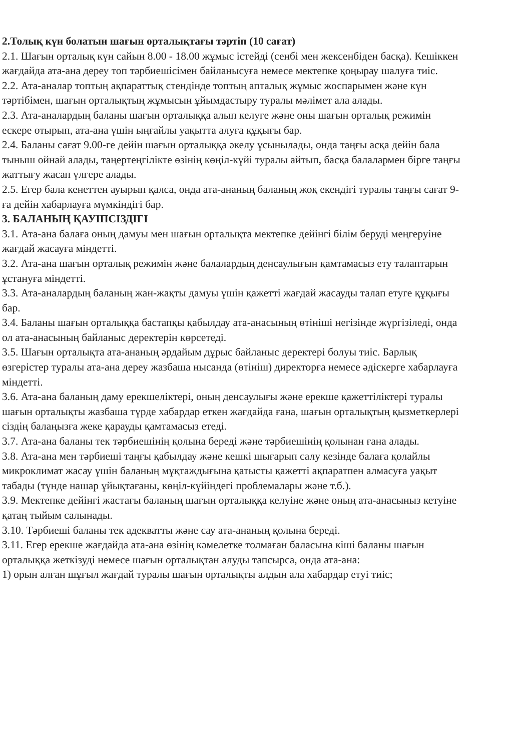2.Толық күн болатын шағын орталықтағы тәртіп (10 сағат)
2.1. Шағын орталық күн сайын 8.00 - 18.00 жұмыс істейді (сенбі мен жексенбіден басқа). Кешіккен жағдайда ата-ана дереу топ тәрбиешісімен байланысуға немесе мектепке қоңырау шалуға тиіс.
2.2. Ата-аналар топтың ақпараттық стендінде топтың апталық жұмыс жоспарымен және күн тәртібімен, шағын орталықтың жұмысын ұйымдастыру туралы мәлімет ала алады.
2.3. Ата-аналардың баланы шағын орталыққа алып келуге және оны шағын орталық режимін ескере отырып, ата-ана үшін ыңғайлы уақытта алуға құқығы бар.
2.4. Баланы сағат 9.00-ге дейін шағын орталыққа әкелу ұсынылады, онда таңғы асқа дейін бала тыныш ойнай алады, таңертеңгілікте өзінің көңіл-күйі туралы айтып, басқа балалармен бірге таңғы жаттығу жасап үлгере алады.
2.5. Егер бала кенеттен ауырып қалса, онда ата-ананың баланың жоқ екендігі туралы таңғы сағат 9-ға дейін хабарлауға мүмкіндігі бар.
3. БАЛАНЫҢ ҚАУІПСІЗДІГІ
3.1. Ата-ана балаға оның дамуы мен шағын орталықта мектепке дейінгі білім беруді меңгеруіне жағдай жасауға міндетті.
3.2. Ата-ана шағын орталық режимін және балалардың денсаулығын қамтамасыз ету талаптарын ұстануға міндетті.
3.3. Ата-аналардың баланың жан-жақты дамуы үшін қажетті жағдай жасауды талап етуге құқығы бар.
3.4. Баланы шағын орталыққа бастапқы қабылдау ата-анасының өтініші негізінде жүргізіледі, онда ол ата-анасының байланыс деректерін көрсетеді.
3.5. Шағын орталықта ата-ананың әрдайым дұрыс байланыс деректері болуы тиіс. Барлық өзгерістер туралы ата-ана дереу жазбаша нысанда (өтініш) директорға немесе әдіскерге хабарлауға міндетті.
3.6. Ата-ана баланың даму ерекшеліктері, оның денсаулығы және ерекше қажеттіліктері туралы шағын орталықты жазбаша түрде хабардар еткен жағдайда ғана, шағын орталықтың қызметкерлері сіздің балаңызға жеке қарауды қамтамасыз етеді.
3.7. Ата-ана баланы тек тәрбиешінің қолына береді және тәрбиешінің қолынан ғана алады.
3.8. Ата-ана мен тәрбиеші таңғы қабылдау және кешкі шығарып салу кезінде балаға қолайлы микроклимат жасау үшін баланың мұқтаждығына қатысты қажетті ақпаратпен алмасуға уақыт табады (түнде нашар ұйықтағаны, көңіл-күйіндегі проблемалары және т.б.).
3.9. Мектепке дейінгі жастағы баланың шағын орталыққа келуіне және оның ата-анасыныз кетуіне қатаң тыйым салынады.
3.10. Тәрбиеші баланы тек адекватты және сау ата-ананың қолына береді.
3.11. Егер ерекше жағдайда ата-ана өзінің кәмелетке толмаған баласына кіші баланы шағын орталыққа жеткізуді немесе шағын орталықтан алуды тапсырса, онда ата-ана:
1) орын алған шұғыл жағдай туралы шағын орталықты алдын ала хабардар етуі тиіс;